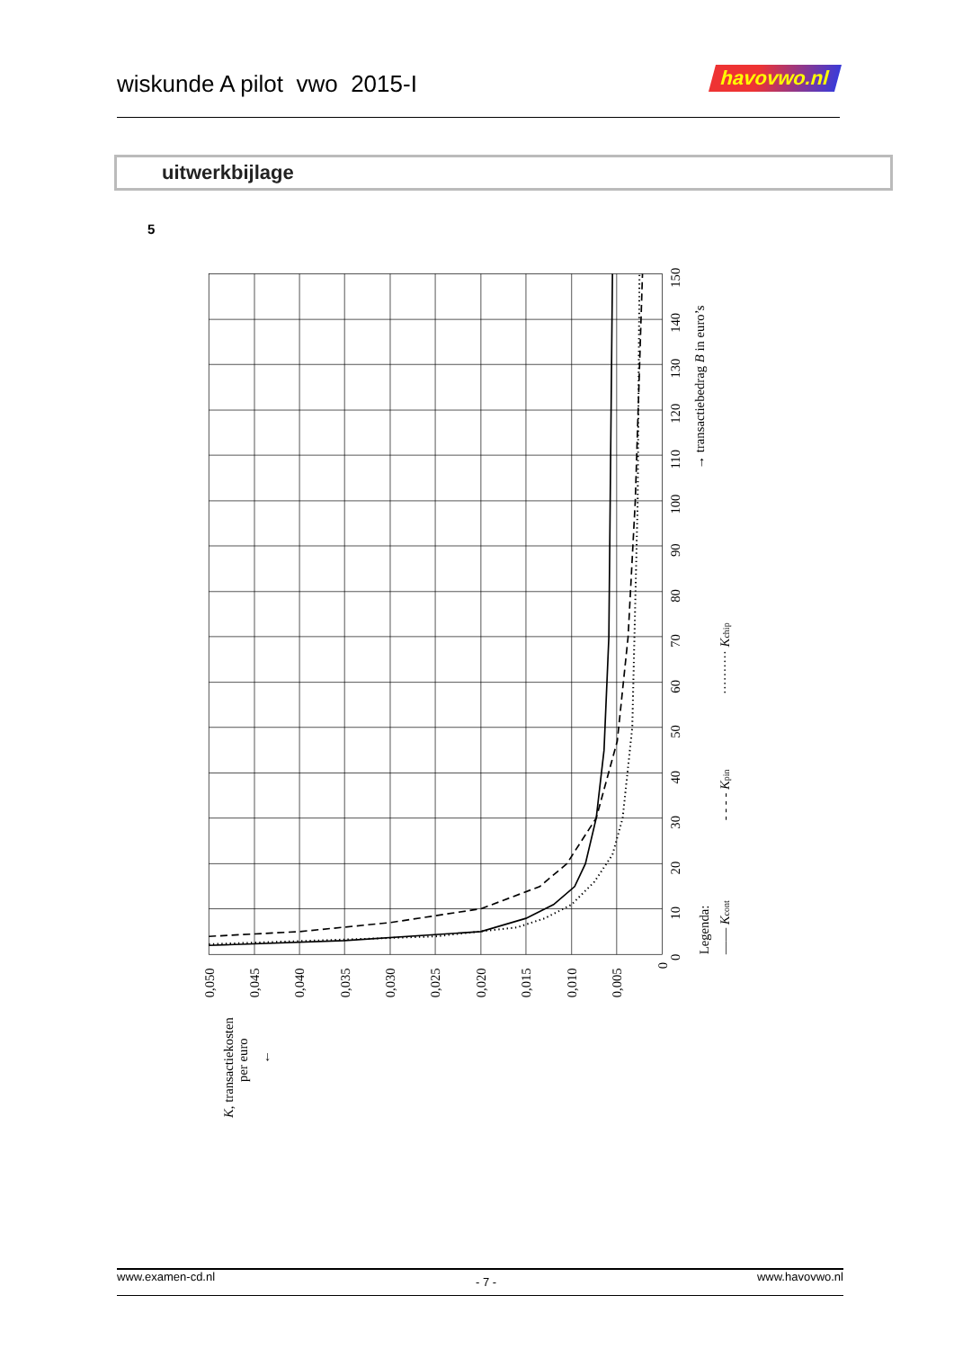wiskunde A pilot vwo 2015-I
havovwo.nl
uitwerkbijlage
5
0
10
20
30
40
50
60
70
80
90
100
110
120
130
140
150
→ transactiebedrag B in euro’s
0,050
0,045
0,040
0,035
0,030
0,025
0,020
0,015
0,010
0,005
0
K, transactiekosten
per euro
←
Legenda:
—— Kcont
- - - - Kpin
·········· Kchip
www.examen-cd.nl - 7 - www.havovwo.nl